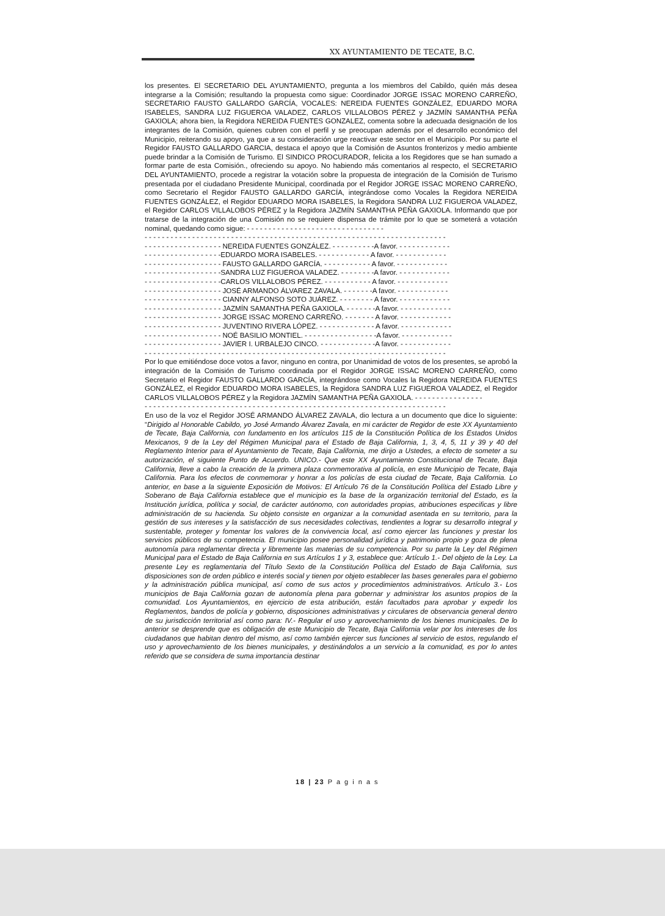XX AYUNTAMIENTO DE TECATE, B.C.
los presentes. El SECRETARIO DEL AYUNTAMIENTO, pregunta a los miembros del Cabildo, quién más desea integrarse a la Comisión; resultando la propuesta como sigue: Coordinador JORGE ISSAC MORENO CARREÑO, SECRETARIO FAUSTO GALLARDO GARCÍA, VOCALES: NEREIDA FUENTES GONZÁLEZ, EDUARDO MORA ISABELES, SANDRA LUZ FIGUEROA VALADEZ, CARLOS VILLALOBOS PÉREZ y JAZMÍN SAMANTHA PEÑA GAXIOLA; ahora bien, la Regidora NEREIDA FUENTES GONZALEZ, comenta sobre la adecuada designación de los integrantes de la Comisión, quienes cubren con el perfil y se preocupan además por el desarrollo económico del Municipio, reiterando su apoyo, ya que a su consideración urge reactivar este sector en el Municipio. Por su parte el Regidor FAUSTO GALLARDO GARCIA, destaca el apoyo que la Comisión de Asuntos fronterizos y medio ambiente puede brindar a la Comisión de Turismo. El SINDICO PROCURADOR, felicita a los Regidores que se han sumado a formar parte de esta Comisión., ofreciendo su apoyo. No habiendo más comentarios al respecto, el SECRETARIO DEL AYUNTAMIENTO, procede a registrar la votación sobre la propuesta de integración de la Comisión de Turismo presentada por el ciudadano Presidente Municipal, coordinada por el Regidor JORGE ISSAC MORENO CARREÑO, como Secretario el Regidor FAUSTO GALLARDO GARCÍA, integrándose como Vocales la Regidora NEREIDA FUENTES GONZÁLEZ, el Regidor EDUARDO MORA ISABELES, la Regidora SANDRA LUZ FIGUEROA VALADEZ, el Regidor CARLOS VILLALOBOS PÉREZ y la Regidora JAZMÍN SAMANTHA PEÑA GAXIOLA. Informando que por tratarse de la integración de una Comisión no se requiere dispensa de trámite por lo que se someterá a votación nominal, quedando como sigue: - - - - - - - - - - - - - - - - - - - - - - - - - - - - - - - -
- - - - - - - - - - - - - - - - - - - - - - - - - - - - - - - - - - - - - - - - - - - - - - - - - - - - - - - - - - - - - - - - - - - - - -
- - - - - - - - - - - - - - - - - - NEREIDA FUENTES GONZÁLEZ. - - - - - - - - - -A favor. - - - - - - - - - - - -
- - - - - - - - - - - - - - - - - -EDUARDO MORA ISABELES. - - - - - - - - - - - - A favor. - - - - - - - - - - - -
- - - - - - - - - - - - - - - - - - FAUSTO GALLARDO GARCÍA. - - - - - - - - - - - A favor. - - - - - - - - - - - -
- - - - - - - - - - - - - - - - - -SANDRA LUZ FIGUEROA VALADEZ. - - - - - - - -A favor. - - - - - - - - - - - -
- - - - - - - - - - - - - - - - - -CARLOS VILLALOBOS PÉREZ. - - - - - - - - - - - A favor. - - - - - - - - - - - -
- - - - - - - - - - - - - - - - - - JOSÉ ARMANDO ÁLVAREZ ZAVALA. - - - - - - -A favor. - - - - - - - - - - - -
- - - - - - - - - - - - - - - - - - CIANNY ALFONSO SOTO JUÁREZ. - - - - - - - - A favor. - - - - - - - - - - - -
- - - - - - - - - - - - - - - - - - JAZMÍN SAMANTHA PEÑA GAXIOLA. - - - - - - -A favor. - - - - - - - - - - - -
- - - - - - - - - - - - - - - - - - JORGE ISSAC MORENO CARREÑO. - - - - - - - A favor. - - - - - - - - - - - -
- - - - - - - - - - - - - - - - - - JUVENTINO RIVERA LÓPEZ. - - - - - - - - - - - - - A favor. - - - - - - - - - - - -
- - - - - - - - - - - - - - - - - - NOÉ BASILIO MONTIEL. - - - - - - - - - - - - - - - - -A favor. - - - - - - - - - - - -
- - - - - - - - - - - - - - - - - - JAVIER I. URBALEJO CINCO. - - - - - - - - - - - - -A favor. - - - - - - - - - - - -
- - - - - - - - - - - - - - - - - - - - - - - - - - - - - - - - - - - - - - - - - - - - - - - - - - - - - - - - - - - - - - - - - - - - - -
Por lo que emitiéndose doce votos a favor, ninguno en contra, por Unanimidad de votos de los presentes, se aprobó la integración de la Comisión de Turismo coordinada por el Regidor JORGE ISSAC MORENO CARREÑO, como Secretario el Regidor FAUSTO GALLARDO GARCÍA, integrándose como Vocales la Regidora NEREIDA FUENTES GONZÁLEZ, el Regidor EDUARDO MORA ISABELES, la Regidora SANDRA LUZ FIGUEROA VALADEZ, el Regidor CARLOS VILLALOBOS PÉREZ y la Regidora JAZMÍN SAMANTHA PEÑA GAXIOLA. - - - - - - - - - - - - - - - -
- - - - - - - - - - - - - - - - - - - - - - - - - - - - - - - - - - - - - - - - - - - - - - - - - - - - - - - - - - - - - - - - - - - - - -
En uso de la voz el Regidor JOSÉ ARMANDO ÁLVAREZ ZAVALA, dio lectura a un documento que dice lo siguiente: “Dirigido al Honorable Cabildo, yo José Armando Álvarez Zavala, en mi carácter de Regidor de este XX Ayuntamiento de Tecate, Baja California, con fundamento en los artículos 115 de la Constitución Política de los Estados Unidos Mexicanos, 9 de la Ley del Régimen Municipal para el Estado de Baja California, 1, 3, 4, 5, 11 y 39 y 40 del Reglamento Interior para el Ayuntamiento de Tecate, Baja California, me dirijo a Ustedes, a efecto de someter a su autorización, el siguiente Punto de Acuerdo. UNICO.- Que este XX Ayuntamiento Constitucional de Tecate, Baja California, lleve a cabo la creación de la primera plaza conmemorativa al policía, en este Municipio de Tecate, Baja California. Para los efectos de conmemorar y honrar a los policías de esta ciudad de Tecate, Baja California. Lo anterior, en base a la siguiente Exposición de Motivos: El Artículo 76 de la Constitución Política del Estado Libre y Soberano de Baja California establece que el municipio es la base de la organización territorial del Estado, es la Institución jurídica, política y social, de carácter autónomo, con autoridades propias, atribuciones especificas y libre administración de su hacienda. Su objeto consiste en organizar a la comunidad asentada en su territorio, para la gestión de sus intereses y la satisfacción de sus necesidades colectivas, tendientes a lograr su desarrollo integral y sustentable, proteger y fomentar los valores de la convivencia local, así como ejercer las funciones y prestar los servicios públicos de su competencia. El municipio posee personalidad jurídica y patrimonio propio y goza de plena autonomía para reglamentar directa y libremente las materias de su competencia. Por su parte la Ley del Régimen Municipal para el Estado de Baja California en sus Artículos 1 y 3, establece que: Artículo 1.- Del objeto de la Ley. La presente Ley es reglamentaria del Título Sexto de la Constitución Política del Estado de Baja California, sus disposiciones son de orden público e interés social y tienen por objeto establecer las bases generales para el gobierno y la administración pública municipal, así como de sus actos y procedimientos administrativos. Artículo 3.- Los municipios de Baja California gozan de autonomía plena para gobernar y administrar los asuntos propios de la comunidad. Los Ayuntamientos, en ejercicio de esta atribución, están facultados para aprobar y expedir los Reglamentos, bandos de policía y gobierno, disposiciones administrativas y circulares de observancia general dentro de su jurisdicción territorial así como para: IV.- Regular el uso y aprovechamiento de los bienes municipales. De lo anterior se desprende que es obligación de este Municipio de Tecate, Baja California velar por los intereses de los ciudadanos que habitan dentro del mismo, así como también ejercer sus funciones al servicio de estos, regulando el uso y aprovechamiento de los bienes municipales, y destinándolos a un servicio a la comunidad, es por lo antes referido que se considera de suma importancia destinar
18 | 23 P a g i n a s